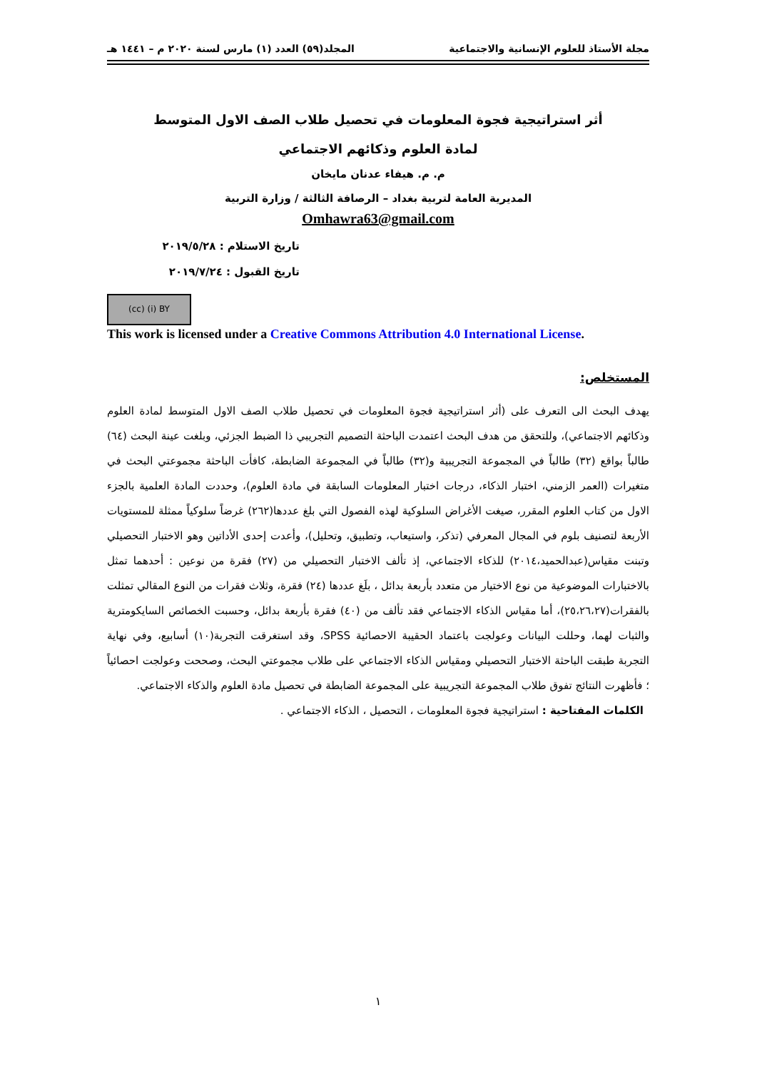مجلة الأستاذ للعلوم الإنسانية والاجتماعية المجلد(٥٩) العدد (١) مارس لسنة ٢٠٢٠ م – ١٤٤١ هـ
أثر استراتيجية فجوة المعلومات في تحصيل طلاب الصف الاول المتوسط
لمادة العلوم وذكائهم الاجتماعي
م. م. هيفاء عدنان مايخان
المديرية العامة لتربية بغداد – الرصافة الثالثة / وزارة التربية
Omhawra63@gmail.com
تاريخ الاستلام : ٢٠١٩/٥/٢٨
تاريخ القبول : ٢٠١٩/٧/٢٤
(cc) (i) BY
This work is licensed under a Creative Commons Attribution 4.0 International License.
المستخلص:
يهدف البحث الى التعرف على (أثر استراتيجية فجوة المعلومات في تحصيل طلاب الصف الاول المتوسط لمادة العلوم وذكائهم الاجتماعي)، وللتحقق من هدف البحث اعتمدت الباحثة التصميم التجريبي ذا الضبط الجزئي، وبلغت عينة البحث (٦٤) طالباً بواقع (٣٢) طالباً في المجموعة التجريبية و(٣٢) طالباً في المجموعة الضابطة، كافأت الباحثة مجموعتي البحث في متغيرات (العمر الزمني، اختبار الذكاء، درجات اختبار المعلومات السابقة في مادة العلوم)، وحددت المادة العلمية بالجزء الاول من كتاب العلوم المقرر، صيغت الأغراض السلوكية لهذه الفصول التي بلغ عددها(٢٦٢) غرضاً سلوكياً ممثلة للمستويات الأربعة لتصنيف بلوم في المجال المعرفي (تذكر، واستيعاب، وتطبيق، وتحليل)، وأعدت إحدى الأداتين وهو الاختبار التحصيلي وتبنت مقياس(عبدالحميد،٢٠١٤) للذكاء الاجتماعي، إذ تألف الاختبار التحصيلي من (٢٧) فقرة من نوعين : أحدهما تمثل بالاختبارات الموضوعية من نوع الاختيار من متعدد بأربعة بدائل ، بلَغ عددها (٢٤) فقرة، وثلاث فقرات من النوع المقالي تمثلت بالفقرات(٢٥،٢٦،٢٧)، أما مقياس الذكاء الاجتماعي فقد تألف من (٤٠) فقرة بأربعة بدائل، وحسبت الخصائص السايكومترية والثبات لهما، وحللت البيانات وعولجت باعتماد الحقيبة الاحصائية SPSS، وقد استغرقت التجربة(١٠) أسابيع، وفي نهاية التجربة طبقت الباحثة الاختبار التحصيلي ومقياس الذكاء الاجتماعي على طلاب مجموعتي البحث، وصححت وعولجت احصائياً ؛ فأظهرت النتائج تفوق طلاب المجموعة التجريبية على المجموعة الضابطة في تحصيل مادة العلوم والذكاء الاجتماعي.
الكلمات المفتاحية : استراتيجية فجوة المعلومات ، التحصيل ، الذكاء الاجتماعي .
١